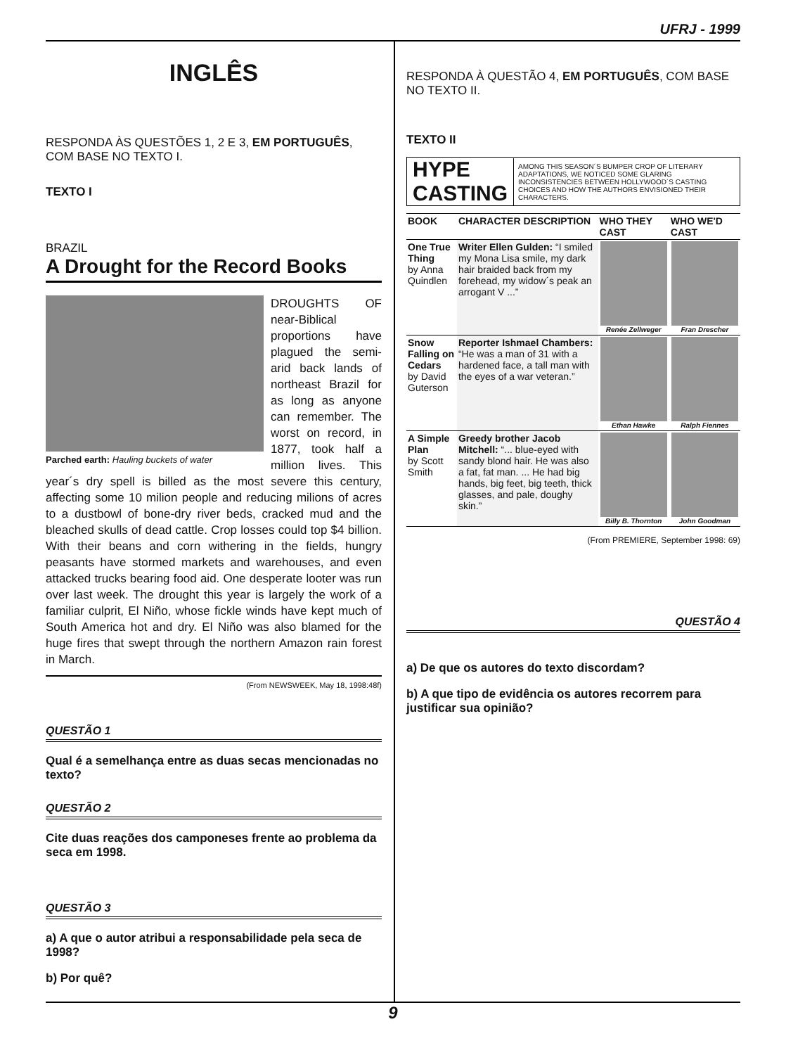UFRJ - 1999
INGLÊS
RESPONDA ÀS QUESTÕES 1, 2 E 3, EM PORTUGUÊS, COM BASE NO TEXTO I.
TEXTO I
BRAZIL
A Drought for the Record Books
Parched earth: Hauling buckets of water
DROUGHTS OF near-Biblical proportions have plagued the semi-arid back lands of northeast Brazil for as long as anyone can remember. The worst on record, in 1877, took half a million lives. This year´s dry spell is billed as the most severe this century, affecting some 10 milion people and reducing milions of acres to a dustbowl of bone-dry river beds, cracked mud and the bleached skulls of dead cattle. Crop losses could top $4 billion. With their beans and corn withering in the fields, hungry peasants have stormed markets and warehouses, and even attacked trucks bearing food aid. One desperate looter was run over last week. The drought this year is largely the work of a familiar culprit, El Niño, whose fickle winds have kept much of South America hot and dry. El Niño was also blamed for the huge fires that swept through the northern Amazon rain forest in March.
(From NEWSWEEK, May 18, 1998:48f)
QUESTÃO 1
Qual é a semelhança entre as duas secas mencionadas no texto?
QUESTÃO 2
Cite duas reações dos camponeses frente ao problema da seca em 1998.
QUESTÃO 3
a) A que o autor atribui a responsabilidade pela seca de 1998?
b) Por quê?
RESPONDA À QUESTÃO 4, EM PORTUGUÊS, COM BASE NO TEXTO II.
TEXTO II
HYPE CASTING
AMONG THIS SEASON´S BUMPER CROP OF LITERARY ADAPTATIONS, WE NOTICED SOME GLARING INCONSISTENCIES BETWEEN HOLLYWOOD´S CASTING CHOICES AND HOW THE AUTHORS ENVISIONED THEIR CHARACTERS.
| BOOK | CHARACTER DESCRIPTION | WHO THEY CAST | WHO WE'D CAST |
| --- | --- | --- | --- |
| One True Thing by Anna Quindlen | Writer Ellen Gulden: “I smiled my Mona Lisa smile, my dark hair braided back from my forehead, my widow´s peak an arrogant V ...” | Renée Zellweger | Fran Drescher |
| Snow Falling on Cedars by David Guterson | Reporter Ishmael Chambers: “He was a man of 31 with a hardened face, a tall man with the eyes of a war veteran.” | Ethan Hawke | Ralph Fiennes |
| A Simple Plan by Scott Smith | Greedy brother Jacob Mitchell: “... blue-eyed with sandy blond hair. He was also a fat, fat man. ... He had big hands, big feet, big teeth, thick glasses, and pale, doughy skin.” | Billy B. Thornton | John Goodman |
(From PREMIERE, September 1998: 69)
QUESTÃO 4
a) De que os autores do texto discordam?
b) A que tipo de evidência os autores recorrem para justificar sua opinião?
9